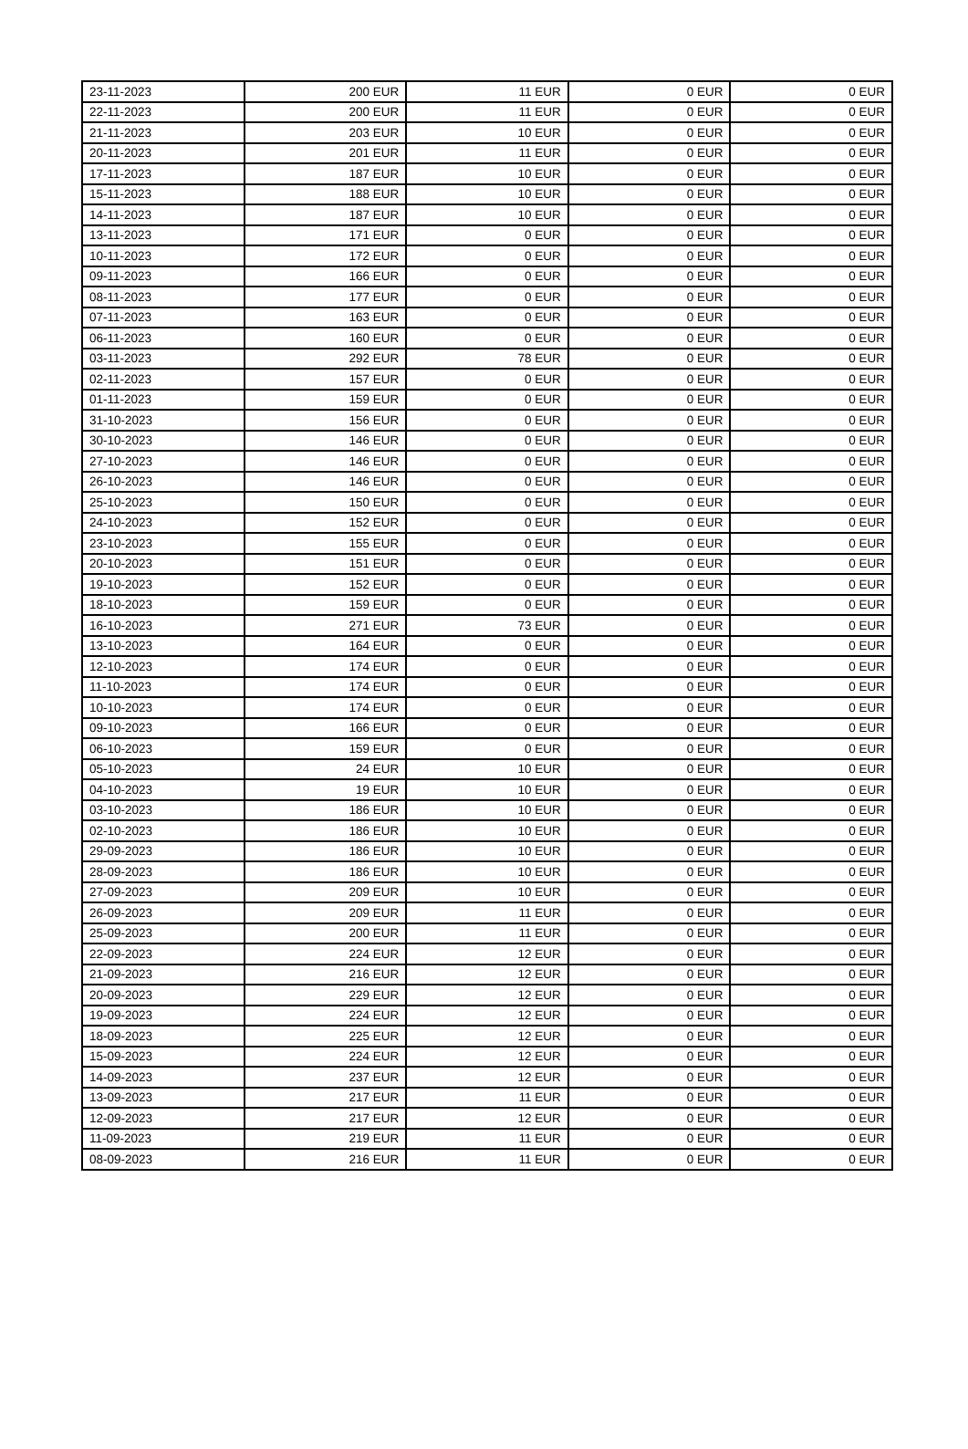| 23-11-2023 | 200 EUR | 11 EUR | 0 EUR | 0 EUR |
| 22-11-2023 | 200 EUR | 11 EUR | 0 EUR | 0 EUR |
| 21-11-2023 | 203 EUR | 10 EUR | 0 EUR | 0 EUR |
| 20-11-2023 | 201 EUR | 11 EUR | 0 EUR | 0 EUR |
| 17-11-2023 | 187 EUR | 10 EUR | 0 EUR | 0 EUR |
| 15-11-2023 | 188 EUR | 10 EUR | 0 EUR | 0 EUR |
| 14-11-2023 | 187 EUR | 10 EUR | 0 EUR | 0 EUR |
| 13-11-2023 | 171 EUR | 0 EUR | 0 EUR | 0 EUR |
| 10-11-2023 | 172 EUR | 0 EUR | 0 EUR | 0 EUR |
| 09-11-2023 | 166 EUR | 0 EUR | 0 EUR | 0 EUR |
| 08-11-2023 | 177 EUR | 0 EUR | 0 EUR | 0 EUR |
| 07-11-2023 | 163 EUR | 0 EUR | 0 EUR | 0 EUR |
| 06-11-2023 | 160 EUR | 0 EUR | 0 EUR | 0 EUR |
| 03-11-2023 | 292 EUR | 78 EUR | 0 EUR | 0 EUR |
| 02-11-2023 | 157 EUR | 0 EUR | 0 EUR | 0 EUR |
| 01-11-2023 | 159 EUR | 0 EUR | 0 EUR | 0 EUR |
| 31-10-2023 | 156 EUR | 0 EUR | 0 EUR | 0 EUR |
| 30-10-2023 | 146 EUR | 0 EUR | 0 EUR | 0 EUR |
| 27-10-2023 | 146 EUR | 0 EUR | 0 EUR | 0 EUR |
| 26-10-2023 | 146 EUR | 0 EUR | 0 EUR | 0 EUR |
| 25-10-2023 | 150 EUR | 0 EUR | 0 EUR | 0 EUR |
| 24-10-2023 | 152 EUR | 0 EUR | 0 EUR | 0 EUR |
| 23-10-2023 | 155 EUR | 0 EUR | 0 EUR | 0 EUR |
| 20-10-2023 | 151 EUR | 0 EUR | 0 EUR | 0 EUR |
| 19-10-2023 | 152 EUR | 0 EUR | 0 EUR | 0 EUR |
| 18-10-2023 | 159 EUR | 0 EUR | 0 EUR | 0 EUR |
| 16-10-2023 | 271 EUR | 73 EUR | 0 EUR | 0 EUR |
| 13-10-2023 | 164 EUR | 0 EUR | 0 EUR | 0 EUR |
| 12-10-2023 | 174 EUR | 0 EUR | 0 EUR | 0 EUR |
| 11-10-2023 | 174 EUR | 0 EUR | 0 EUR | 0 EUR |
| 10-10-2023 | 174 EUR | 0 EUR | 0 EUR | 0 EUR |
| 09-10-2023 | 166 EUR | 0 EUR | 0 EUR | 0 EUR |
| 06-10-2023 | 159 EUR | 0 EUR | 0 EUR | 0 EUR |
| 05-10-2023 | 24 EUR | 10 EUR | 0 EUR | 0 EUR |
| 04-10-2023 | 19 EUR | 10 EUR | 0 EUR | 0 EUR |
| 03-10-2023 | 186 EUR | 10 EUR | 0 EUR | 0 EUR |
| 02-10-2023 | 186 EUR | 10 EUR | 0 EUR | 0 EUR |
| 29-09-2023 | 186 EUR | 10 EUR | 0 EUR | 0 EUR |
| 28-09-2023 | 186 EUR | 10 EUR | 0 EUR | 0 EUR |
| 27-09-2023 | 209 EUR | 10 EUR | 0 EUR | 0 EUR |
| 26-09-2023 | 209 EUR | 11 EUR | 0 EUR | 0 EUR |
| 25-09-2023 | 200 EUR | 11 EUR | 0 EUR | 0 EUR |
| 22-09-2023 | 224 EUR | 12 EUR | 0 EUR | 0 EUR |
| 21-09-2023 | 216 EUR | 12 EUR | 0 EUR | 0 EUR |
| 20-09-2023 | 229 EUR | 12 EUR | 0 EUR | 0 EUR |
| 19-09-2023 | 224 EUR | 12 EUR | 0 EUR | 0 EUR |
| 18-09-2023 | 225 EUR | 12 EUR | 0 EUR | 0 EUR |
| 15-09-2023 | 224 EUR | 12 EUR | 0 EUR | 0 EUR |
| 14-09-2023 | 237 EUR | 12 EUR | 0 EUR | 0 EUR |
| 13-09-2023 | 217 EUR | 11 EUR | 0 EUR | 0 EUR |
| 12-09-2023 | 217 EUR | 12 EUR | 0 EUR | 0 EUR |
| 11-09-2023 | 219 EUR | 11 EUR | 0 EUR | 0 EUR |
| 08-09-2023 | 216 EUR | 11 EUR | 0 EUR | 0 EUR |